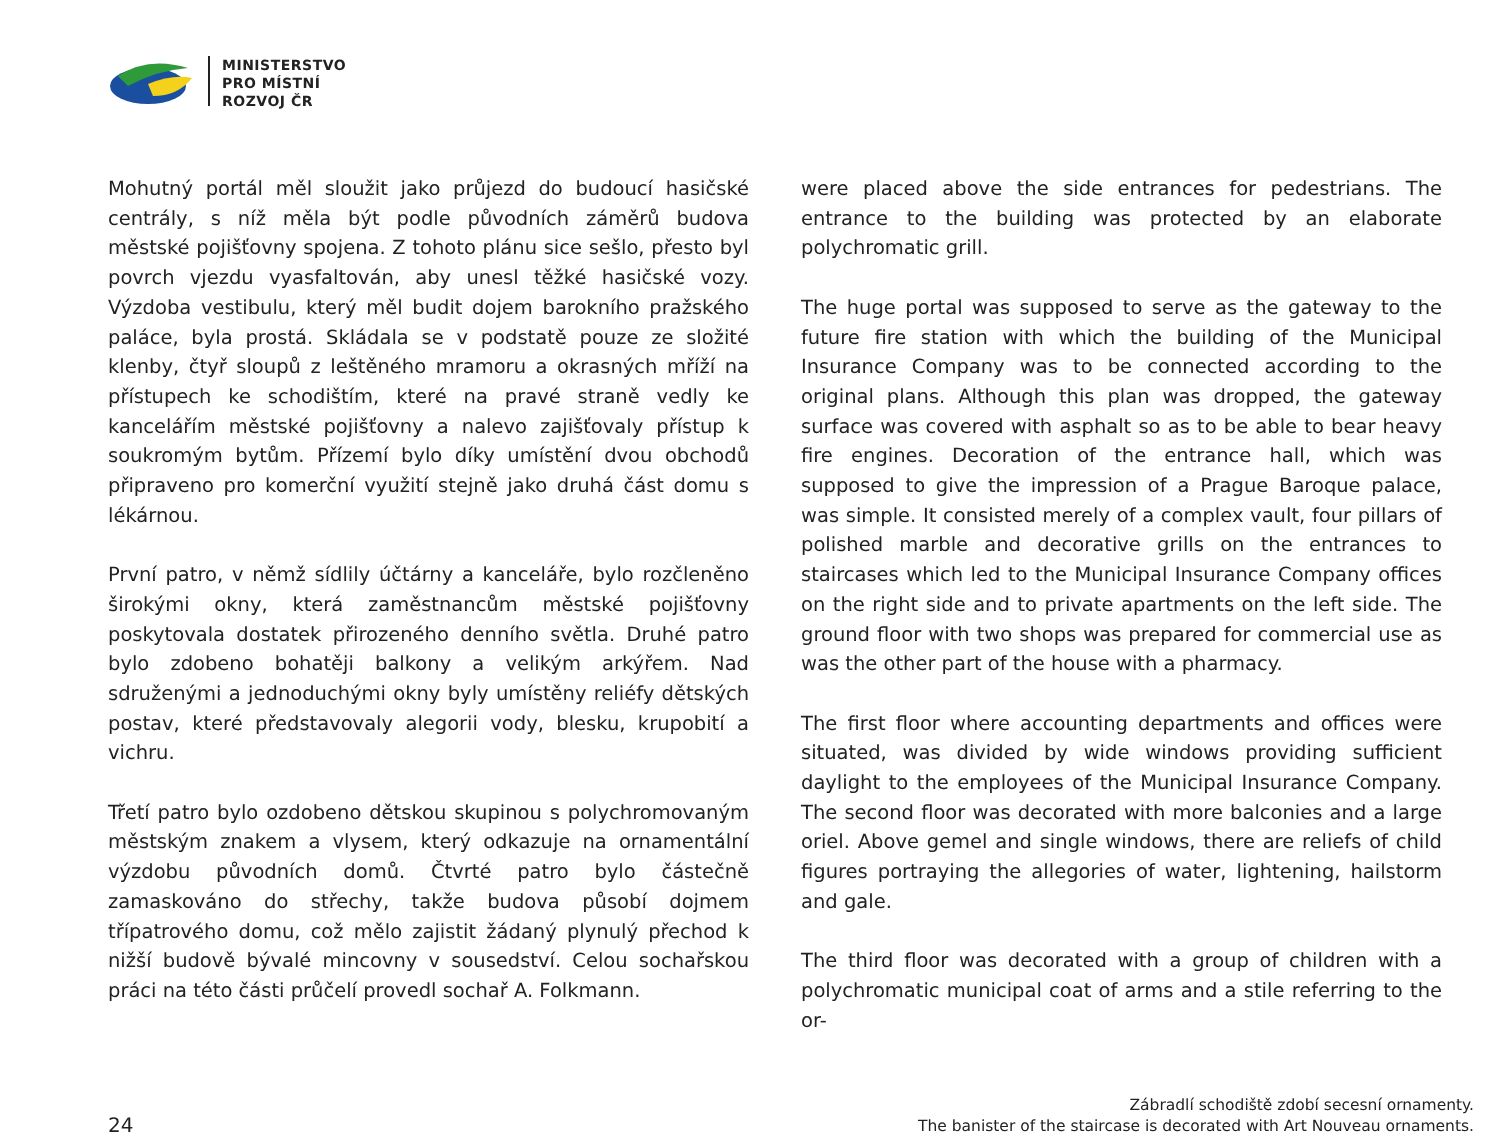MINISTERSTVO
PRO MÍSTNÍ
ROZVOJ ČR
Mohutný portál měl sloužit jako průjezd do budoucí hasičské centrály, s níž měla být podle původních záměrů budova městské pojišťovny spojena. Z tohoto plánu sice sešlo, přesto byl povrch vjezdu vyasfaltován, aby unesl těžké hasičské vozy. Výzdoba vestibulu, který měl budit dojem barokního pražského paláce, byla prostá. Skládala se v podstatě pouze ze složité klenby, čtyř sloupů z leštěného mramoru a okrasných mříží na přístupech ke schodištím, které na pravé straně vedly ke kancelářím městské pojišťovny a nalevo zajišťovaly přístup k soukromým bytům. Přízemí bylo díky umístění dvou obchodů připraveno pro komerční využití stejně jako druhá část domu s lékárnou.
První patro, v němž sídlily účtárny a kanceláře, bylo rozčleněno širokými okny, která zaměstnancům městské pojišťovny poskytovala dostatek přirozeného denního světla. Druhé patro bylo zdobeno bohatěji balkony a velikým arkýřem. Nad sdruženými a jednoduchými okny byly umístěny reliéfy dětských postav, které představovaly alegorii vody, blesku, krupobití a vichru.
Třetí patro bylo ozdobeno dětskou skupinou s polychromovaným městským znakem a vlysem, který odkazuje na ornamentální výzdobu původních domů. Čtvrté patro bylo částečně zamaskováno do střechy, takže budova působí dojmem třípatrového domu, což mělo zajistit žádaný plynulý přechod k nižší budově bývalé mincovny v sousedství. Celou sochařskou práci na této části průčelí provedl sochař A. Folkmann.
were placed above the side entrances for pedestrians. The entrance to the building was protected by an elaborate polychromatic grill.
The huge portal was supposed to serve as the gateway to the future fire station with which the building of the Municipal Insurance Company was to be connected according to the original plans. Although this plan was dropped, the gateway surface was covered with asphalt so as to be able to bear heavy fire engines. Decoration of the entrance hall, which was supposed to give the impression of a Prague Baroque palace, was simple. It consisted merely of a complex vault, four pillars of polished marble and decorative grills on the entrances to staircases which led to the Municipal Insurance Company offices on the right side and to private apartments on the left side. The ground floor with two shops was prepared for commercial use as was the other part of the house with a pharmacy.
The first floor where accounting departments and offices were situated, was divided by wide windows providing sufficient daylight to the employees of the Municipal Insurance Company. The second floor was decorated with more balconies and a large oriel. Above gemel and single windows, there are reliefs of child figures portraying the allegories of water, lightening, hailstorm and gale.
The third floor was decorated with a group of children with a polychromatic municipal coat of arms and a stile referring to the or-
24
Zábradlí schodiště zdobí secesní ornamenty.
The banister of the staircase is decorated with Art Nouveau ornaments.